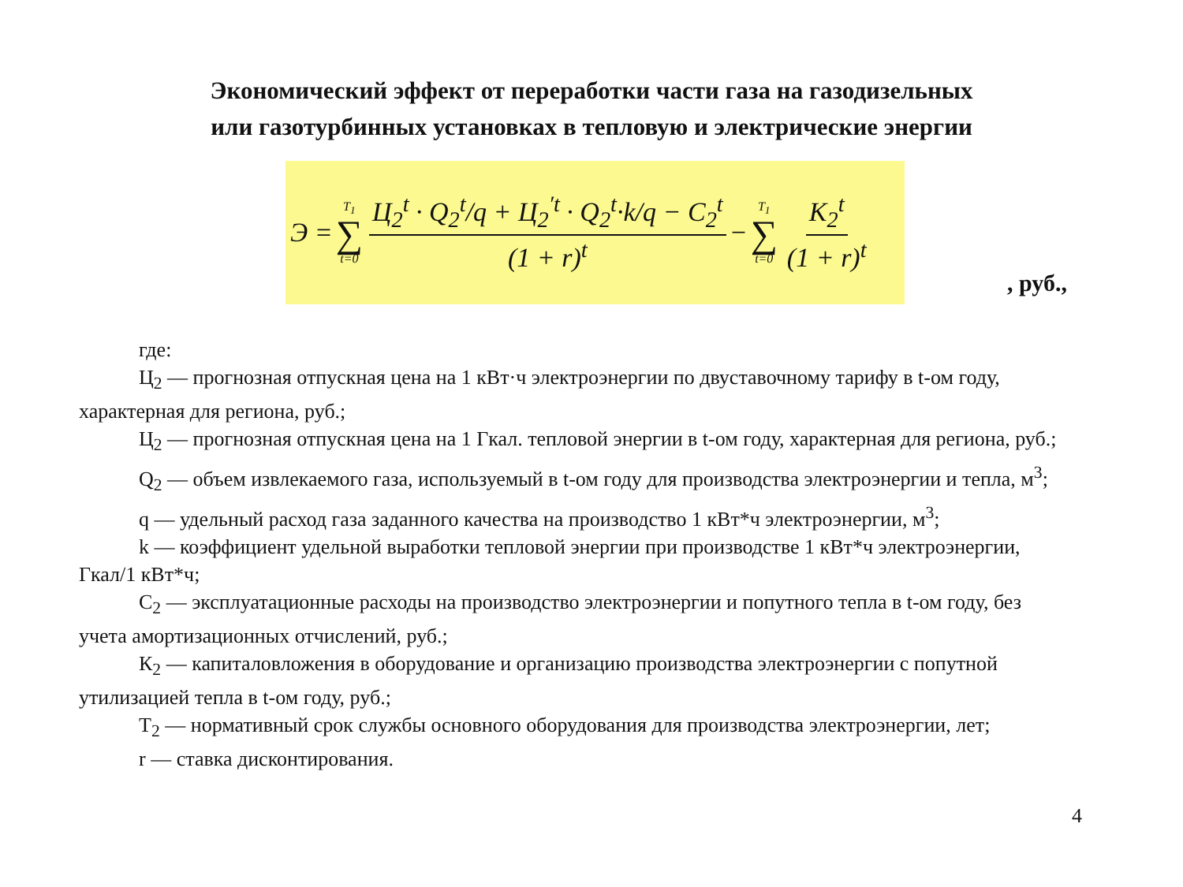Экономический эффект от переработки части газа на газодизельных
или газотурбинных установках в тепловую и электрические энергии
Э = T<sub>1</sub> ∑ t=0 Ц<sub>2</sub><sup>t</sup> · Q<sub>2</sub><sup>t</sup>/q + Ц<sub>2</sub><sup>′t</sup> · Q<sub>2</sub><sup>t</sup>·k/q − C<sub>2</sub><sup>t</sup> (1 + r)<sup>t</sup> − T<sub>1</sub> ∑ t=0 K<sub>2</sub><sup>t</sup> (1 + r)<sup>t</sup>
, руб.,
где:
Ц<sub>2</sub> — прогнозная отпускная цена на 1 кВт·ч электроэнергии по двуставочному тарифу в t-ом году, характерная для региона, руб.;
Ц<sub>2</sub> — прогнозная отпускная цена на 1 Гкал. тепловой энергии в t-ом году, характерная для региона, руб.;
Q<sub>2</sub> — объем извлекаемого газа, используемый в t-ом году для производства электроэнергии и тепла, м<sup>3</sup>;
q — удельный расход газа заданного качества на производство 1 кВт*ч электроэнергии, м<sup>3</sup>;
k — коэффициент удельной выработки тепловой энергии при производстве 1 кВт*ч электроэнергии, Гкал/1 кВт*ч;
С<sub>2</sub> — эксплуатационные расходы на производство электроэнергии и попутного тепла в t-ом году, без учета амортизационных отчислений, руб.;
К<sub>2</sub> — капиталовложения в оборудование и организацию производства электроэнергии с попутной утилизацией тепла в t-ом году, руб.;
Т<sub>2</sub> — нормативный срок службы основного оборудования для производства электроэнергии, лет;
r — ставка дисконтирования.
4